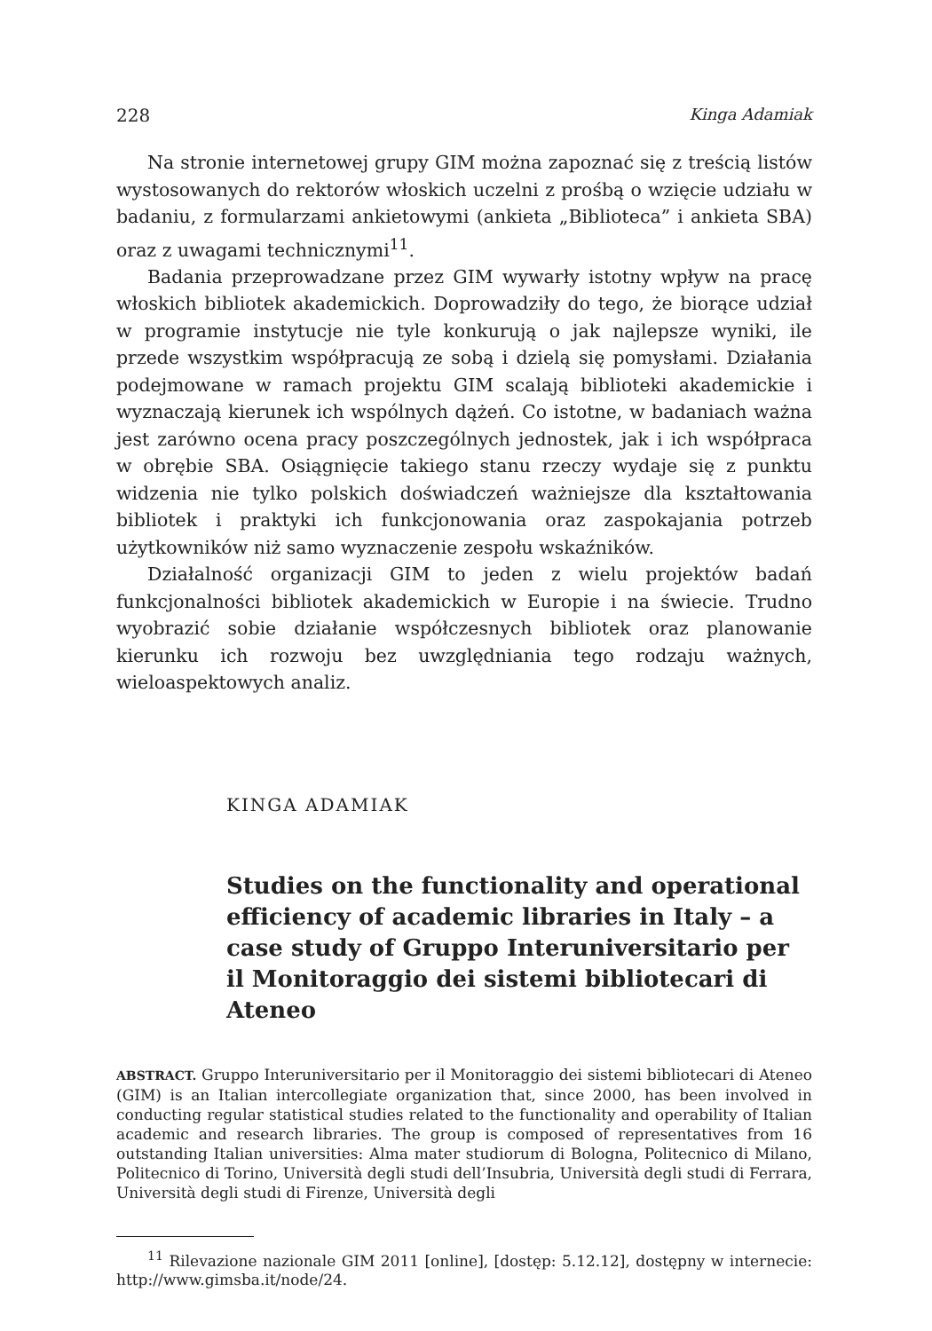228 Kinga Adamiak
Na stronie internetowej grupy GIM można zapoznać się z treścią listów wystosowanych do rektorów włoskich uczelni z prośbą o wzięcie udziału w badaniu, z formularzami ankietowymi (ankieta „Biblioteca” i ankieta SBA) oraz z uwagami technicznymi<sup>11</sup>.
Badania przeprowadzane przez GIM wywarły istotny wpływ na pracę włoskich bibliotek akademickich. Doprowadziły do tego, że biorące udział w programie instytucje nie tyle konkurują o jak najlepsze wyniki, ile przede wszystkim współpracują ze sobą i dzielą się pomysłami. Działania podejmowane w ramach projektu GIM scalają biblioteki akademickie i wyznaczają kierunek ich wspólnych dążeń. Co istotne, w badaniach ważna jest zarówno ocena pracy poszczególnych jednostek, jak i ich współpraca w obrębie SBA. Osiągnięcie takiego stanu rzeczy wydaje się z punktu widzenia nie tylko polskich doświadczeń ważniejsze dla kształtowania bibliotek i praktyki ich funkcjonowania oraz zaspokajania potrzeb użytkowników niż samo wyznaczenie zespołu wskaźników.
Działalność organizacji GIM to jeden z wielu projektów badań funkcjonalności bibliotek akademickich w Europie i na świecie. Trudno wyobrazić sobie działanie współczesnych bibliotek oraz planowanie kierunku ich rozwoju bez uwzględniania tego rodzaju ważnych, wieloaspektowych analiz.
KINGA ADAMIAK
Studies on the functionality and operational efficiency of academic libraries in Italy – a case study of Gruppo Interuniversitario per il Monitoraggio dei sistemi bibliotecari di Ateneo
ABSTRACT. Gruppo Interuniversitario per il Monitoraggio dei sistemi bibliotecari di Ateneo (GIM) is an Italian intercollegiate organization that, since 2000, has been involved in conducting regular statistical studies related to the functionality and operability of Italian academic and research libraries. The group is composed of representatives from 16 outstanding Italian universities: Alma mater studiorum di Bologna, Politecnico di Milano, Politecnico di Torino, Università degli studi dell’Insubria, Università degli studi di Ferrara, Università degli studi di Firenze, Università degli
<sup>11</sup> Rilevazione nazionale GIM 2011 [online], [dostęp: 5.12.12], dostępny w internecie: http://www.gimsba.it/node/24.